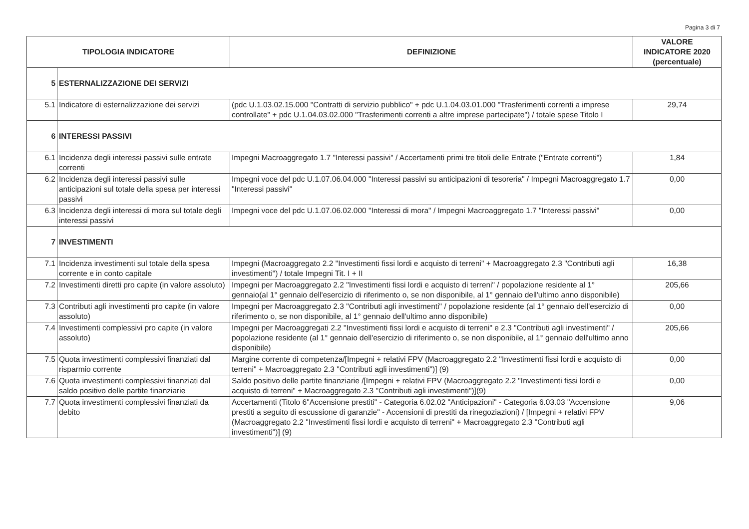Pagina 3 di 7
| TIPOLOGIA INDICATORE | | DEFINIZIONE | VALORE INDICATORE 2020 (percentuale) |
| --- | --- | --- | --- |
| 5 | ESTERNALIZZAZIONE DEI SERVIZI | | |
| 5.1 | Indicatore di esternalizzazione dei servizi | (pdc U.1.03.02.15.000 "Contratti di servizio pubblico" + pdc U.1.04.03.01.000 "Trasferimenti correnti a imprese controllate" + pdc U.1.04.03.02.000 "Trasferimenti correnti a altre imprese partecipate") / totale spese Titolo I | 29,74 |
| 6 | INTERESSI PASSIVI | | |
| 6.1 | Incidenza degli interessi passivi sulle entrate correnti | Impegni Macroaggregato 1.7 "Interessi passivi" / Accertamenti primi tre titoli delle Entrate ("Entrate correnti") | 1,84 |
| 6.2 | Incidenza degli interessi passivi sulle anticipazioni sul totale della spesa per interessi passivi | Impegni voce del pdc U.1.07.06.04.000 "Interessi passivi su anticipazioni di tesoreria" / Impegni Macroaggregato 1.7 "Interessi passivi" | 0,00 |
| 6.3 | Incidenza degli interessi di mora sul totale degli interessi passivi | Impegni voce del pdc U.1.07.06.02.000 "Interessi di mora" / Impegni Macroaggregato 1.7 "Interessi passivi" | 0,00 |
| 7 | INVESTIMENTI | | |
| 7.1 | Incidenza investimenti sul totale della spesa corrente e in conto capitale | Impegni (Macroaggregato 2.2 "Investimenti fissi lordi e acquisto di terreni" + Macroaggregato 2.3 "Contributi agli investimenti") / totale Impegni Tit. I + II | 16,38 |
| 7.2 | Investimenti diretti pro capite (in valore assoluto) | Impegni per Macroaggregato 2.2 "Investimenti fissi lordi e acquisto di terreni" / popolazione residente al 1° gennaio(al 1° gennaio dell'esercizio di riferimento o, se non disponibile, al 1° gennaio dell'ultimo anno disponibile) | 205,66 |
| 7.3 | Contributi agli investimenti pro capite (in valore assoluto) | Impegni per Macroaggregato 2.3 "Contributi agli investimenti" / popolazione residente (al 1° gennaio dell'esercizio di riferimento o, se non disponibile, al 1° gennaio dell'ultimo anno disponibile) | 0,00 |
| 7.4 | Investimenti complessivi pro capite (in valore assoluto) | Impegni per Macroaggregati 2.2 "Investimenti fissi lordi e acquisto di terreni" e 2.3 "Contributi agli investimenti" / popolazione residente (al 1° gennaio dell'esercizio di riferimento o, se non disponibile, al 1° gennaio dell'ultimo anno disponibile) | 205,66 |
| 7.5 | Quota investimenti complessivi finanziati dal risparmio corrente | Margine corrente di competenza/[Impegni + relativi FPV (Macroaggregato 2.2 "Investimenti fissi lordi e acquisto di terreni" + Macroaggregato 2.3 "Contributi agli investimenti")] (9) | 0,00 |
| 7.6 | Quota investimenti complessivi finanziati dal saldo positivo delle partite finanziarie | Saldo positivo delle partite finanziarie /[Impegni + relativi FPV (Macroaggregato 2.2 "Investimenti fissi lordi e acquisto di terreni" + Macroaggregato 2.3 "Contributi agli investimenti")](9) | 0,00 |
| 7.7 | Quota investimenti complessivi finanziati da debito | Accertamenti (Titolo 6"Accensione prestiti" - Categoria 6.02.02 "Anticipazioni" - Categoria 6.03.03 "Accensione prestiti a seguito di escussione di garanzie" - Accensioni di prestiti da rinegoziazioni) / [Impegni + relativi FPV (Macroaggregato 2.2 "Investimenti fissi lordi e acquisto di terreni" + Macroaggregato 2.3 "Contributi agli investimenti")] (9) | 9,06 |